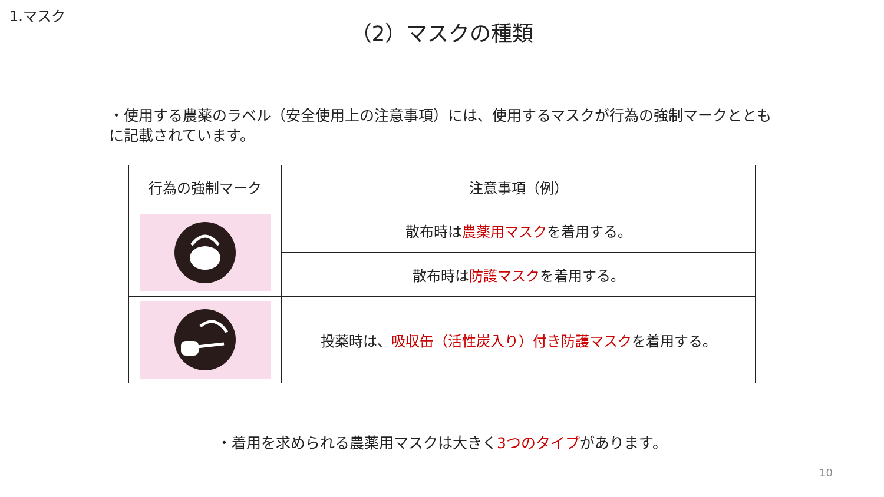1.マスク
（2）マスクの種類
・使用する農薬のラベル（安全使用上の注意事項）には、使用するマスクが行為の強制マークとともに記載されています。
| 行為の強制マーク | 注意事項（例） |
| --- | --- |
| | 散布時は 農薬用マスク を着用する。 |
| | 散布時は 防護マスク を着用する。 |
| | 投薬時は、 吸収缶（活性炭入り）付き防護マスク を着用する。 |
・着用を求められる農薬用マスクは大きく3つのタイプがあります。
10